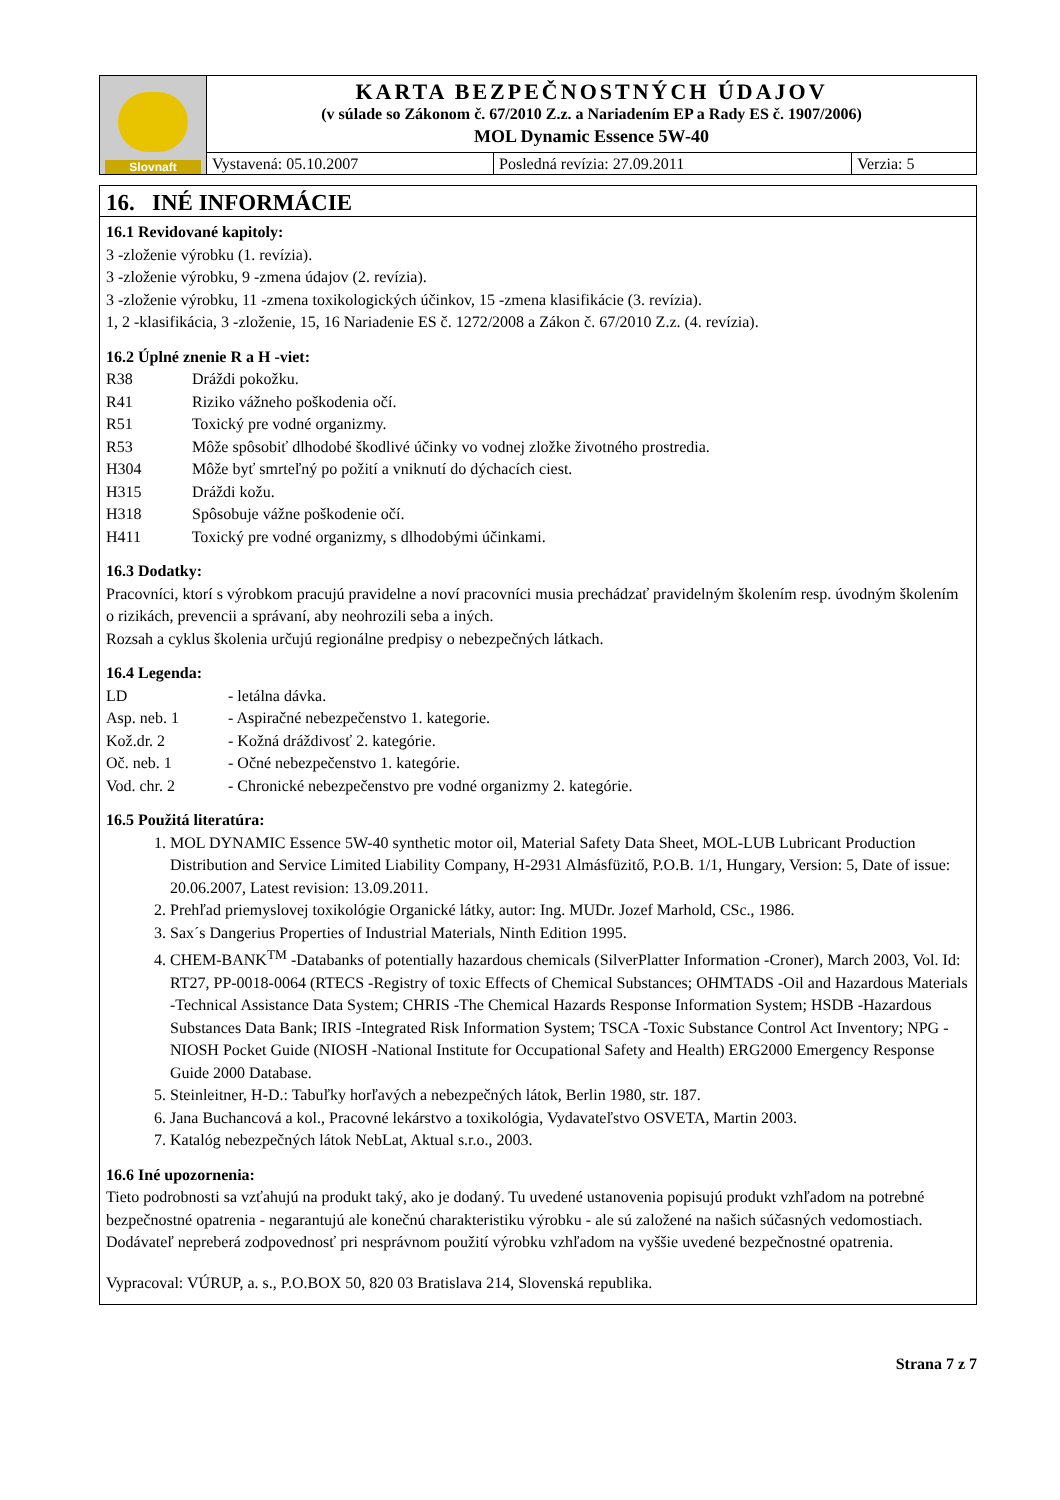| Slovnaft | KARTA BEZPEČNOSTNÝCH ÚDAJOV (v súlade so Zákonom č. 67/2010 Z.z. a Nariadením EP a Rady ES č. 1907/2006) MOL Dynamic Essence 5W-40 | | |
| | Vystavená: 05.10.2007 | Posledná revízia: 27.09.2011 | Verzia: 5 |
16. INÉ INFORMÁCIE
16.1 Revidované kapitoly:
3 -zloženie výrobku (1. revízia).
3 -zloženie výrobku, 9 -zmena údajov (2. revízia).
3 -zloženie výrobku, 11 -zmena toxikologických účinkov, 15 -zmena klasifikácie (3. revízia).
1, 2 -klasifikácia, 3 -zloženie, 15, 16 Nariadenie ES č. 1272/2008 a Zákon č. 67/2010 Z.z. (4. revízia).
16.2 Úplné znenie R a H -viet:
R38 Dráždi pokožku.
R41 Riziko vážneho poškodenia očí.
R51 Toxický pre vodné organizmy.
R53 Môže spôsobiť dlhodobé škodlivé účinky vo vodnej zložke životného prostredia.
H304 Môže byť smrteľný po požití a vniknutí do dýchacích ciest.
H315 Dráždi kožu.
H318 Spôsobuje vážne poškodenie očí.
H411 Toxický pre vodné organizmy, s dlhodobými účinkami.
16.3 Dodatky:
Pracovníci, ktorí s výrobkom pracujú pravidelne a noví pracovníci musia prechádzať pravidelným školením resp. úvodným školením o rizikách, prevencii a správaní, aby neohrozili seba a iných.
Rozsah a cyklus školenia určujú regionálne predpisy o nebezpečných látkach.
16.4 Legenda:
LD - letálna dávka.
Asp. neb. 1 - Aspiračné nebezpečenstvo 1. kategorie.
Kož.dr. 2 - Kožná dráždivosť 2. kategórie.
Oč. neb. 1 - Očné nebezpečenstvo 1. kategórie.
Vod. chr. 2 - Chronické nebezpečenstvo pre vodné organizmy 2. kategórie.
16.5 Použitá literatúra:
1. MOL DYNAMIC Essence 5W-40 synthetic motor oil, Material Safety Data Sheet, MOL-LUB Lubricant Production Distribution and Service Limited Liability Company, H-2931 Almásfüzitő, P.O.B. 1/1, Hungary, Version: 5, Date of issue: 20.06.2007, Latest revision: 13.09.2011.
2. Prehľad priemyslovej toxikológie Organické látky, autor: Ing. MUDr. Jozef Marhold, CSc., 1986.
3. Sax´s Dangerius Properties of Industrial Materials, Ninth Edition 1995.
4. CHEM-BANK<sup>TM</sup> -Databanks of potentially hazardous chemicals (SilverPlatter Information -Croner), March 2003, Vol. Id: RT27, PP-0018-0064 (RTECS -Registry of toxic Effects of Chemical Substances; OHMTADS -Oil and Hazardous Materials -Technical Assistance Data System; CHRIS -The Chemical Hazards Response Information System; HSDB -Hazardous Substances Data Bank; IRIS -Integrated Risk Information System; TSCA -Toxic Substance Control Act Inventory; NPG -NIOSH Pocket Guide (NIOSH -National Institute for Occupational Safety and Health) ERG2000 Emergency Response Guide 2000 Database.
5. Steinleitner, H-D.: Tabuľky horľavých a nebezpečných látok, Berlin 1980, str. 187.
6. Jana Buchancová a kol., Pracovné lekárstvo a toxikológia, Vydavateľstvo OSVETA, Martin 2003.
7. Katalóg nebezpečných látok NebLat, Aktual s.r.o., 2003.
16.6 Iné upozornenia:
Tieto podrobnosti sa vzťahujú na produkt taký, ako je dodaný. Tu uvedené ustanovenia popisujú produkt vzhľadom na potrebné bezpečnostné opatrenia - negarantujú ale konečnú charakteristiku výrobku - ale sú založené na našich súčasných vedomostiach. Dodávateľ nepreberá zodpovednosť pri nesprávnom použití výrobku vzhľadom na vyššie uvedené bezpečnostné opatrenia.
Vypracoval: VÚRUP, a. s., P.O.BOX 50, 820 03 Bratislava 214, Slovenská republika.
Strana 7 z 7